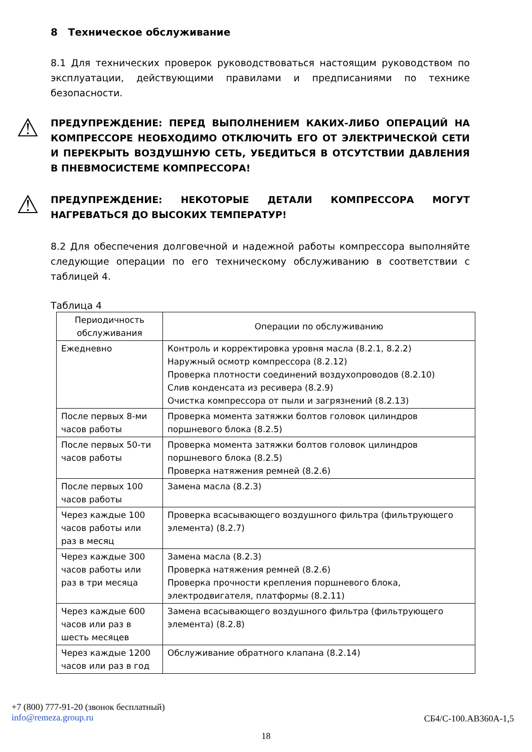8 Техническое обслуживание
8.1 Для технических проверок руководствоваться настоящим руководством по эксплуатации, действующими правилами и предписаниями по технике безопасности.
⚠
ПРЕДУПРЕЖДЕНИЕ: ПЕРЕД ВЫПОЛНЕНИЕМ КАКИХ-ЛИБО ОПЕРАЦИЙ НА КОМПРЕССОРЕ НЕОБХОДИМО ОТКЛЮЧИТЬ ЕГО ОТ ЭЛЕКТРИЧЕСКОЙ СЕТИ И ПЕРЕКРЫТЬ ВОЗДУШНУЮ СЕТЬ, УБЕДИТЬСЯ В ОТСУТСТВИИ ДАВЛЕНИЯ В ПНЕВМОСИСТЕМЕ КОМПРЕССОРА!
⚠
ПРЕДУПРЕЖДЕНИЕ: НЕКОТОРЫЕ ДЕТАЛИ КОМПРЕССОРА МОГУТ НАГРЕВАТЬСЯ ДО ВЫСОКИХ ТЕМПЕРАТУР!
8.2 Для обеспечения долговечной и надежной работы компрессора выполняйте следующие операции по его техническому обслуживанию в соответствии с таблицей 4.
Таблица 4
| Периодичность обслуживания | Операции по обслуживанию |
| --- | --- |
| Ежедневно | Контроль и корректировка уровня масла (8.2.1, 8.2.2) Наружный осмотр компрессора (8.2.12) Проверка плотности соединений воздухопроводов (8.2.10) Слив конденсата из ресивера (8.2.9) Очистка компрессора от пыли и загрязнений (8.2.13) |
| После первых 8-ми часов работы | Проверка момента затяжки болтов головок цилиндров поршневого блока (8.2.5) |
| После первых 50-ти часов работы | Проверка момента затяжки болтов головок цилиндров поршневого блока (8.2.5) Проверка натяжения ремней (8.2.6) |
| После первых 100 часов работы | Замена масла (8.2.3) |
| Через каждые 100 часов работы или раз в месяц | Проверка всасывающего воздушного фильтра (фильтрующего элемента) (8.2.7) |
| Через каждые 300 часов работы или раз в три месяца | Замена масла (8.2.3) Проверка натяжения ремней (8.2.6) Проверка прочности крепления поршневого блока, электродвигателя, платформы (8.2.11) |
| Через каждые 600 часов или раз в шесть месяцев | Замена всасывающего воздушного фильтра (фильтрующего элемента) (8.2.8) |
| Через каждые 1200 часов или раз в год | Обслуживание обратного клапана (8.2.14) |
+7 (800) 777-91-20 (звонок бесплатный)
info@remeza.group.ru
СБ4/С-100.АВ360А-1,5
18